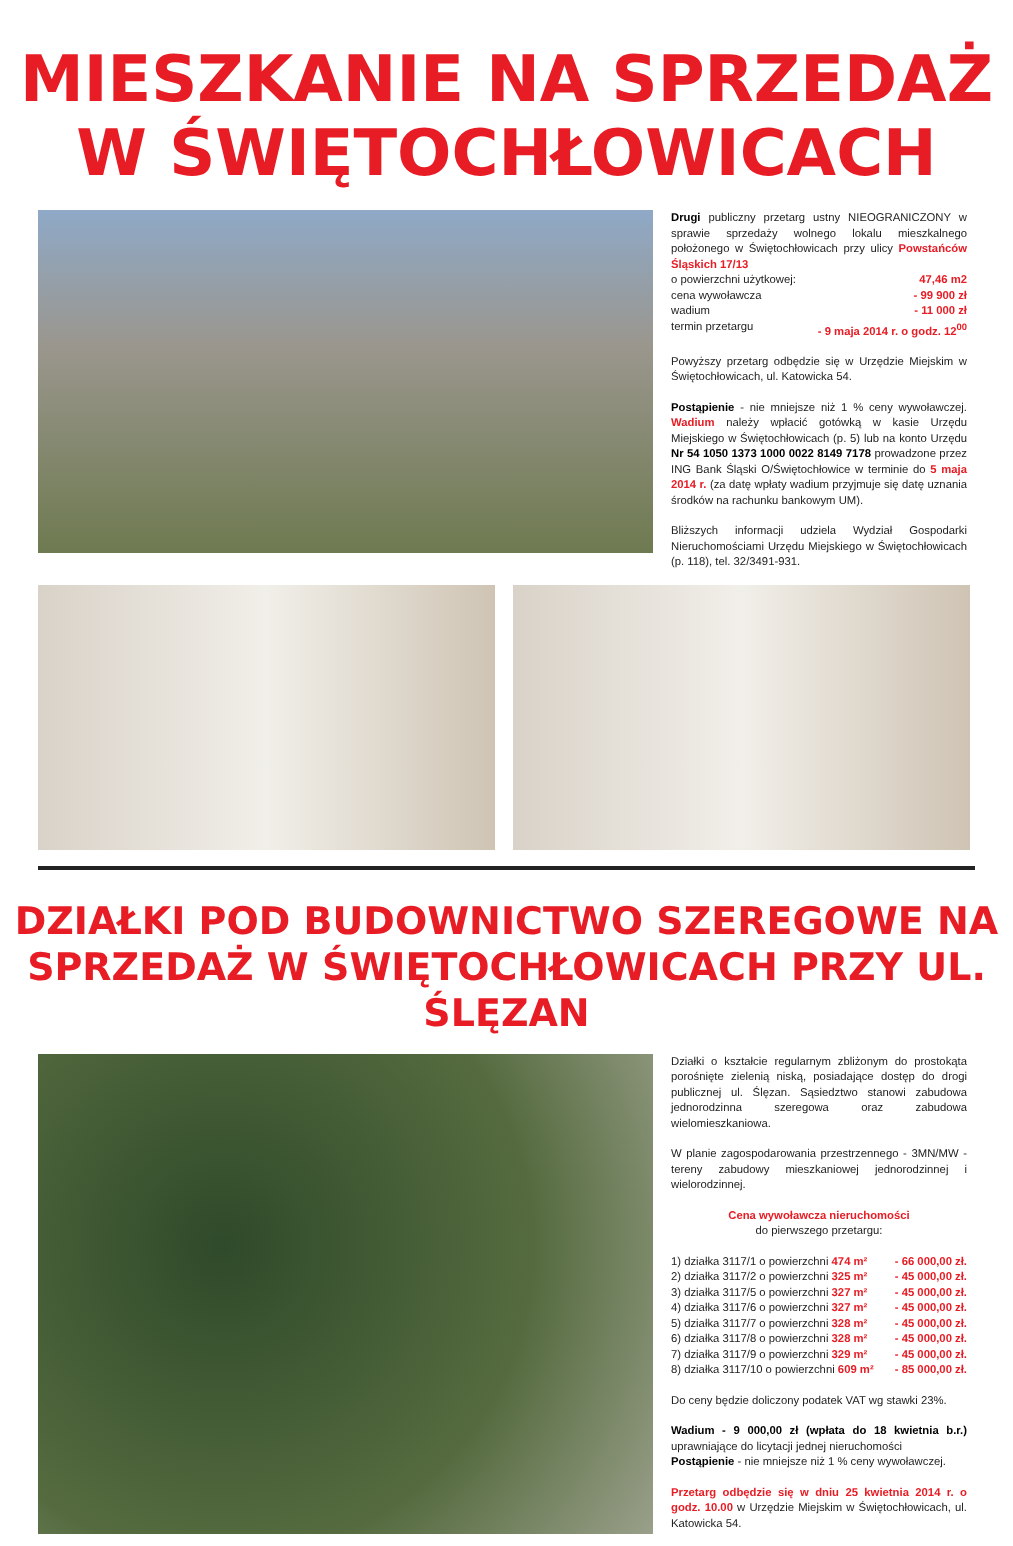MIESZKANIE NA SPRZEDAŻ
W ŚWIĘTOCHŁOWICACH
Drugi publiczny przetarg ustny NIEOGRANICZONY w sprawie sprzedaży wolnego lokalu mieszkalnego położonego w Świętochłowicach przy ulicy Powstańców Śląskich 17/13
o powierzchni użytkowej: 47,46 m2
cena wywoławcza - 99 900 zł
wadium - 11 000 zł
termin przetargu - 9 maja 2014 r. o godz. 12<sup>00</sup>
Powyższy przetarg odbędzie się w Urzędzie Miejskim w Świętochłowicach, ul. Katowicka 54.
Postąpienie - nie mniejsze niż 1 % ceny wywoławczej. Wadium należy wpłacić gotówką w kasie Urzędu Miejskiego w Świętochłowicach (p. 5) lub na konto Urzędu Nr 54 1050 1373 1000 0022 8149 7178 prowadzone przez ING Bank Śląski O/Świętochłowice w terminie do 5 maja 2014 r. (za datę wpłaty wadium przyjmuje się datę uznania środków na rachunku bankowym UM).
Bliższych informacji udziela Wydział Gospodarki Nieruchomościami Urzędu Miejskiego w Świętochłowicach (p. 118), tel. 32/3491-931.
DZIAŁKI POD BUDOWNICTWO SZEREGOWE NA
SPRZEDAŻ W ŚWIĘTOCHŁOWICACH PRZY UL. ŚLĘZAN
Działki o kształcie regularnym zbliżonym do prostokąta porośnięte zielenią niską, posiadające dostęp do drogi publicznej ul. Ślęzan. Sąsiedztwo stanowi zabudowa jednorodzinna szeregowa oraz zabudowa wielomieszkaniowa.
W planie zagospodarowania przestrzennego - 3MN/MW - tereny zabudowy mieszkaniowej jednorodzinnej i wielorodzinnej.
Cena wywoławcza nieruchomości
do pierwszego przetargu:
1) działka 3117/1 o powierzchni 474 m² - 66 000,00 zł.
2) działka 3117/2 o powierzchni 325 m² - 45 000,00 zł.
3) działka 3117/5 o powierzchni 327 m² - 45 000,00 zł.
4) działka 3117/6 o powierzchni 327 m² - 45 000,00 zł.
5) działka 3117/7 o powierzchni 328 m² - 45 000,00 zł.
6) działka 3117/8 o powierzchni 328 m² - 45 000,00 zł.
7) działka 3117/9 o powierzchni 329 m² - 45 000,00 zł.
8) działka 3117/10 o powierzchni 609 m² - 85 000,00 zł.
Do ceny będzie doliczony podatek VAT wg stawki 23%.
Wadium - 9 000,00 zł (wpłata do 18 kwietnia b.r.) uprawniające do licytacji jednej nieruchomości
Postąpienie - nie mniejsze niż 1 % ceny wywoławczej.
Przetarg odbędzie się w dniu 25 kwietnia 2014 r. o godz. 10.00 w Urzędzie Miejskim w Świętochłowicach, ul. Katowicka 54.